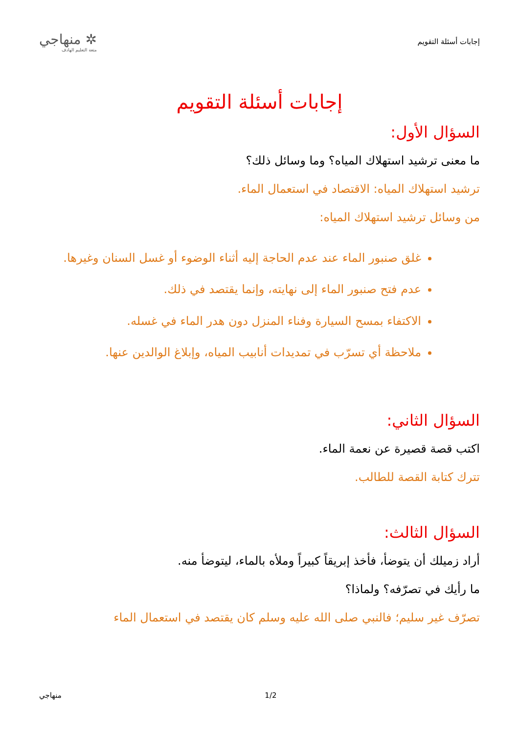إجابات أسئلة التقويم
✲ منهاجي
متعة التعليم الهادف
إجابات أسئلة التقويم
السؤال الأول:
ما معنى ترشيد استهلاك المياه؟ وما وسائل ذلك؟
ترشيد استهلاك المياه: الاقتصاد في استعمال الماء.
من وسائل ترشيد استهلاك المياه:
غلق صنبور الماء عند عدم الحاجة إليه أثناء الوضوء أو غسل السنان وغيرها.
عدم فتح صنبور الماء إلى نهايته، وإنما يقتصد في ذلك.
الاكتفاء بمسح السيارة وفناء المنزل دون هدر الماء في غسله.
ملاحظة أي تسرّب في تمديدات أنابيب المياه، وإبلاغ الوالدين عنها.
السؤال الثاني:
اكتب قصة قصيرة عن نعمة الماء.
تترك كتابة القصة للطالب.
السؤال الثالث:
أراد زميلك أن يتوضأ، فأخذ إبريقاً كبيراً وملأه بالماء، ليتوضأ منه.
ما رأيك في تصرّفه؟ ولماذا؟
تصرّف غير سليم؛ فالنبي صلى الله عليه وسلم كان يقتصد في استعمال الماء
منهاجي 1/2